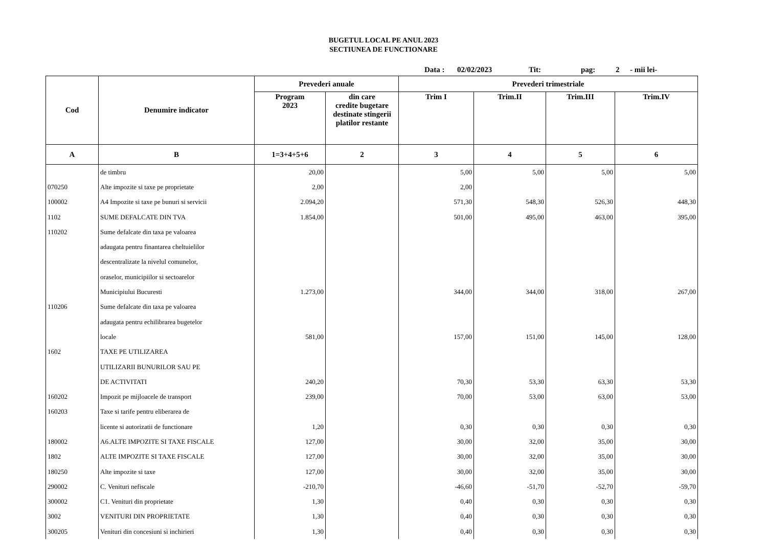BUGETUL LOCAL PE ANUL 2023
SECTIUNEA DE FUNCTIONARE
Data : 02/02/2023 Tit: pag: 2 - mii lei-
| Cod | Denumire indicator | Prevederi anuale | | Prevederi trimestriale | | | |
| --- | --- | --- | --- | --- | --- | --- | --- |
| | | Program 2023 | din care credite bugetare destinate stingerii platilor restante | Trim I | Trim.II | Trim.III | Trim.IV |
| A | B | 1=3+4+5+6 | 2 | 3 | 4 | 5 | 6 |
| | de timbru | 20,00 | | 5,00 | 5,00 | 5,00 | 5,00 |
| 070250 | Alte impozite si taxe pe proprietate | 2,00 | | 2,00 | | | |
| 100002 | A4 Impozite si taxe pe bunuri si servicii | 2.094,20 | | 571,30 | 548,30 | 526,30 | 448,30 |
| 1102 | SUME DEFALCATE DIN TVA | 1.854,00 | | 501,00 | 495,00 | 463,00 | 395,00 |
| 110202 | Sume defalcate din taxa pe valoarea | | | | | | |
| | adaugata pentru finantarea cheltuielilor | | | | | | |
| | descentralizate la nivelul comunelor, | | | | | | |
| | oraselor, municipiilor si sectoarelor | | | | | | |
| | Municipiului Bucuresti | 1.273,00 | | 344,00 | 344,00 | 318,00 | 267,00 |
| 110206 | Sume defalcate din taxa pe valoarea | | | | | | |
| | adaugata pentru echilibrarea bugetelor | | | | | | |
| | locale | 581,00 | | 157,00 | 151,00 | 145,00 | 128,00 |
| 1602 | TAXE PE UTILIZAREA | | | | | | |
| | UTILIZARII BUNURILOR SAU PE | | | | | | |
| | DE ACTIVITATI | 240,20 | | 70,30 | 53,30 | 63,30 | 53,30 |
| 160202 | Impozit pe mijloacele de transport | 239,00 | | 70,00 | 53,00 | 63,00 | 53,00 |
| 160203 | Taxe si tarife pentru eliberarea de | | | | | | |
| | licente si autorizatii de functionare | 1,20 | | 0,30 | 0,30 | 0,30 | 0,30 |
| 180002 | A6.ALTE IMPOZITE SI TAXE FISCALE | 127,00 | | 30,00 | 32,00 | 35,00 | 30,00 |
| 1802 | ALTE IMPOZITE SI TAXE FISCALE | 127,00 | | 30,00 | 32,00 | 35,00 | 30,00 |
| 180250 | Alte impozite si taxe | 127,00 | | 30,00 | 32,00 | 35,00 | 30,00 |
| 290002 | C. Venituri nefiscale | -210,70 | | -46,60 | -51,70 | -52,70 | -59,70 |
| 300002 | C1. Venituri din proprietate | 1,30 | | 0,40 | 0,30 | 0,30 | 0,30 |
| 3002 | VENITURI DIN PROPRIETATE | 1,30 | | 0,40 | 0,30 | 0,30 | 0,30 |
| 300205 | Venituri din concesiuni si inchirieri | 1,30 | | 0,40 | 0,30 | 0,30 | 0,30 |